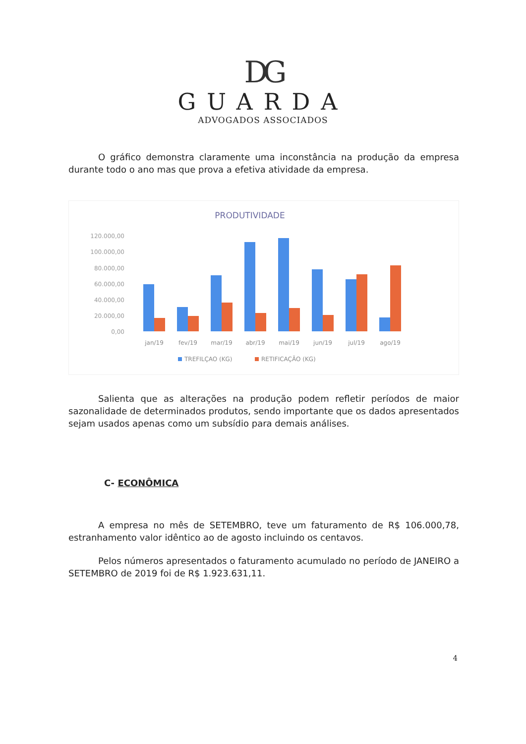DG
GUARDA
ADVOGADOS ASSOCIADOS
O gráfico demonstra claramente uma inconstância na produção da empresa durante todo o ano mas que prova a efetiva atividade da empresa.
PRODUTIVIDADE
120.000,00
100.000,00
80.000,00
60.000,00
40.000,00
20.000,00
0,00
jan/19
fev/19
mar/19
abr/19
mai/19
jun/19
jul/19
ago/19
TREFILÇAO (KG)
RETIFICAÇÃO (KG)
Salienta que as alterações na produção podem refletir períodos de maior sazonalidade de determinados produtos, sendo importante que os dados apresentados sejam usados apenas como um subsídio para demais análises.
C- ECONÔMICA
A empresa no mês de SETEMBRO, teve um faturamento de R$ 106.000,78, estranhamento valor idêntico ao de agosto incluindo os centavos.
Pelos números apresentados o faturamento acumulado no período de JANEIRO a SETEMBRO de 2019 foi de R$ 1.923.631,11.
4